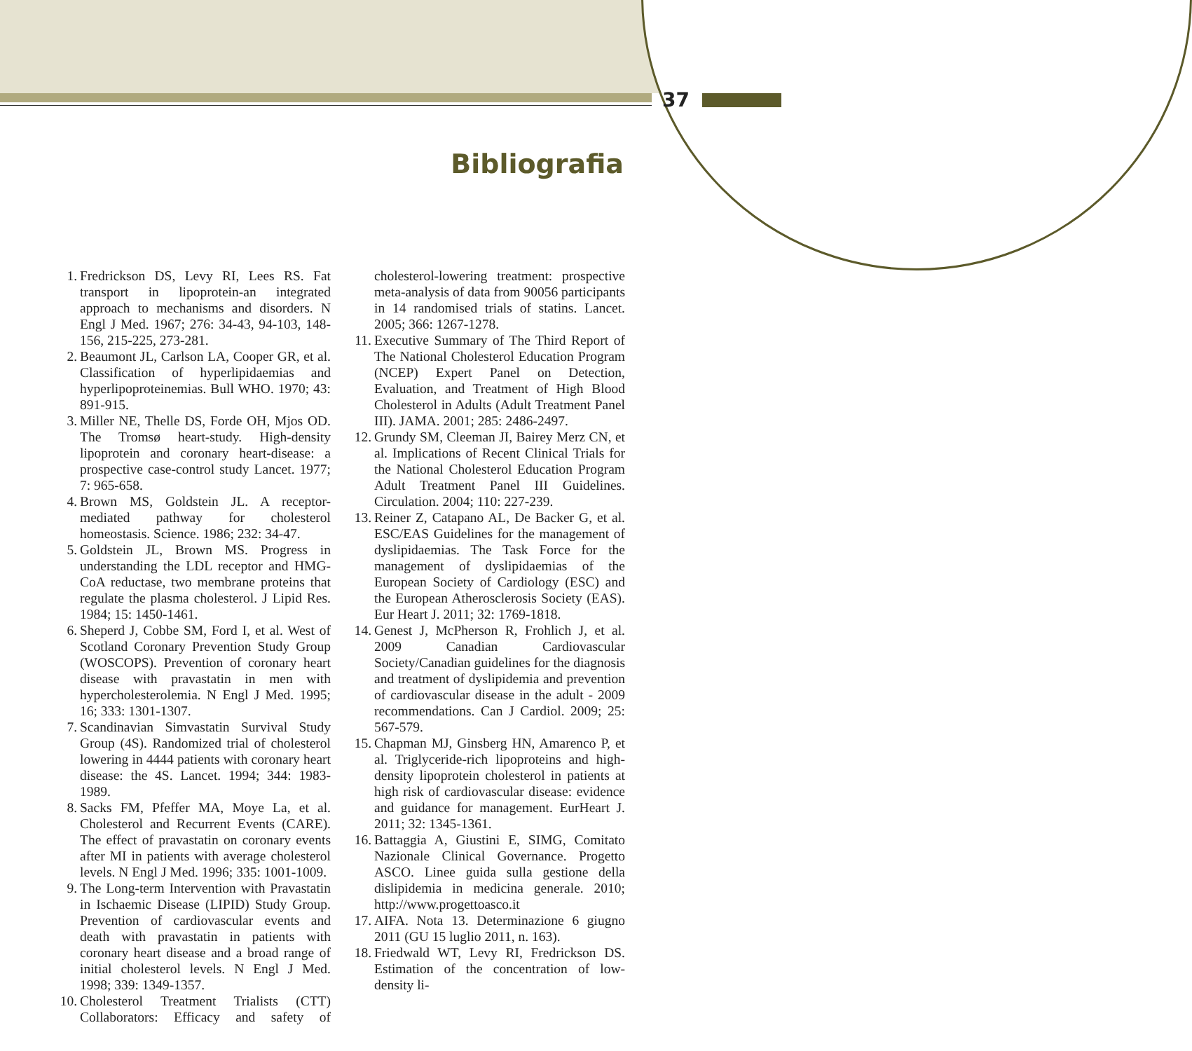37
Bibliografia
1. Fredrickson DS, Levy RI, Lees RS. Fat transport in lipoprotein-an integrated approach to mechanisms and disorders. N Engl J Med. 1967; 276: 34-43, 94-103, 148-156, 215-225, 273-281.
2. Beaumont JL, Carlson LA, Cooper GR, et al. Classification of hyperlipidaemias and hyperlipoproteinemias. Bull WHO. 1970; 43: 891-915.
3. Miller NE, Thelle DS, Forde OH, Mjos OD. The Tromsø heart-study. High-density lipoprotein and coronary heart-disease: a prospective case-control study Lancet. 1977; 7: 965-658.
4. Brown MS, Goldstein JL. A receptor-mediated pathway for cholesterol homeostasis. Science. 1986; 232: 34-47.
5. Goldstein JL, Brown MS. Progress in understanding the LDL receptor and HMG-CoA reductase, two membrane proteins that regulate the plasma cholesterol. J Lipid Res. 1984; 15: 1450-1461.
6. Sheperd J, Cobbe SM, Ford I, et al. West of Scotland Coronary Prevention Study Group (WOSCOPS). Prevention of coronary heart disease with pravastatin in men with hypercholesterolemia. N Engl J Med. 1995; 16; 333: 1301-1307.
7. Scandinavian Simvastatin Survival Study Group (4S). Randomized trial of cholesterol lowering in 4444 patients with coronary heart disease: the 4S. Lancet. 1994; 344: 1983-1989.
8. Sacks FM, Pfeffer MA, Moye La, et al. Cholesterol and Recurrent Events (CARE). The effect of pravastatin on coronary events after MI in patients with average cholesterol levels. N Engl J Med. 1996; 335: 1001-1009.
9. The Long-term Intervention with Pravastatin in Ischaemic Disease (LIPID) Study Group. Prevention of cardiovascular events and death with pravastatin in patients with coronary heart disease and a broad range of initial cholesterol levels. N Engl J Med. 1998; 339: 1349-1357.
10. Cholesterol Treatment Trialists (CTT) Collaborators: Efficacy and safety of cholesterol-lowering treatment: prospective meta-analysis of data from 90056 participants in 14 randomised trials of statins. Lancet. 2005; 366: 1267-1278.
11. Executive Summary of The Third Report of The National Cholesterol Education Program (NCEP) Expert Panel on Detection, Evaluation, and Treatment of High Blood Cholesterol in Adults (Adult Treatment Panel III). JAMA. 2001; 285: 2486-2497.
12. Grundy SM, Cleeman JI, Bairey Merz CN, et al. Implications of Recent Clinical Trials for the National Cholesterol Education Program Adult Treatment Panel III Guidelines. Circulation. 2004; 110: 227-239.
13. Reiner Z, Catapano AL, De Backer G, et al. ESC/EAS Guidelines for the management of dyslipidaemias. The Task Force for the management of dyslipidaemias of the European Society of Cardiology (ESC) and the European Atherosclerosis Society (EAS). Eur Heart J. 2011; 32: 1769-1818.
14. Genest J, McPherson R, Frohlich J, et al. 2009 Canadian Cardiovascular Society/Canadian guidelines for the diagnosis and treatment of dyslipidemia and prevention of cardiovascular disease in the adult - 2009 recommendations. Can J Cardiol. 2009; 25: 567-579.
15. Chapman MJ, Ginsberg HN, Amarenco P, et al. Triglyceride-rich lipoproteins and high-density lipoprotein cholesterol in patients at high risk of cardiovascular disease: evidence and guidance for management. EurHeart J. 2011; 32: 1345-1361.
16. Battaggia A, Giustini E, SIMG, Comitato Nazionale Clinical Governance. Progetto ASCO. Linee guida sulla gestione della dislipidemia in medicina generale. 2010; http://www.progettoasco.it
17. AIFA. Nota 13. Determinazione 6 giugno 2011 (GU 15 luglio 2011, n. 163).
18. Friedwald WT, Levy RI, Fredrickson DS. Estimation of the concentration of low-density li-